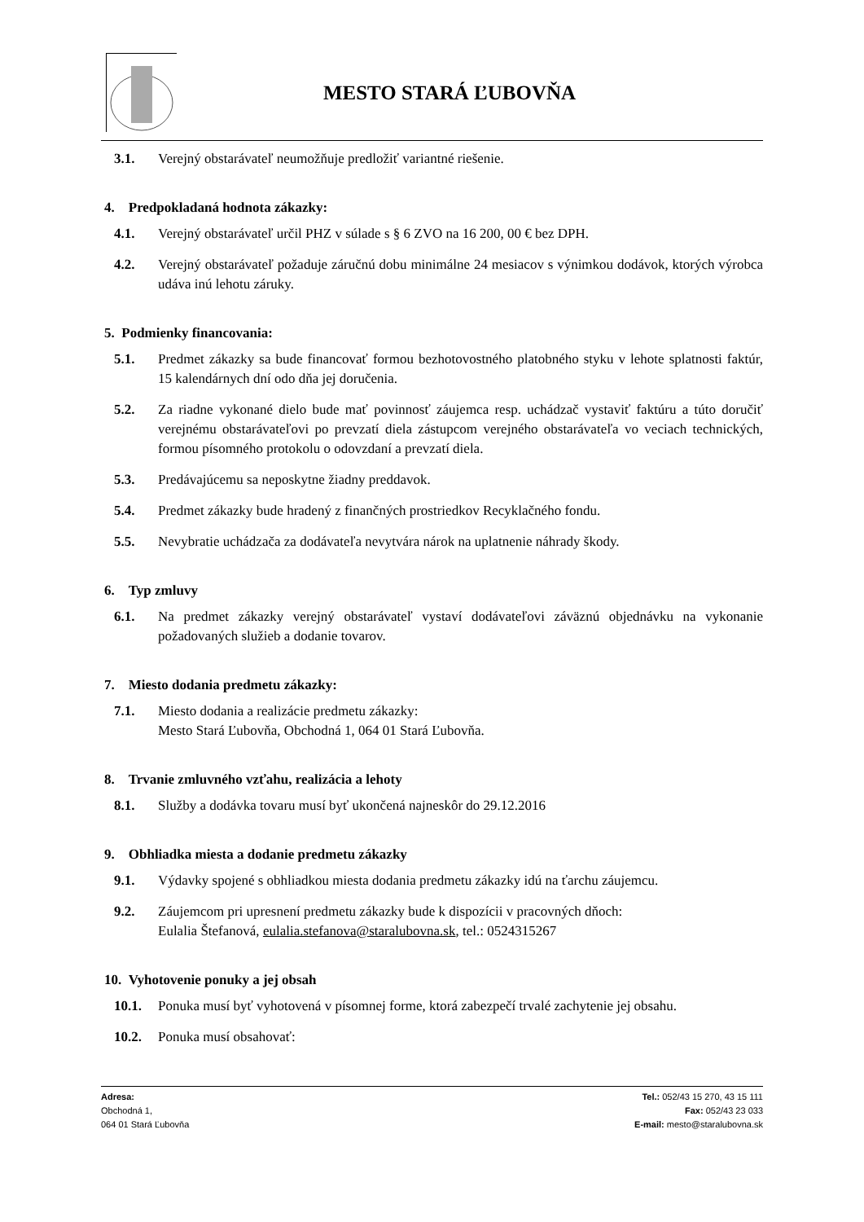MESTO STARÁ ĽUBOVŇA
3.1. Verejný obstarávateľ neumožňuje predložiť variantné riešenie.
4. Predpokladaná hodnota zákazky:
4.1. Verejný obstarávateľ určil PHZ v súlade s § 6 ZVO na 16 200, 00 € bez DPH.
4.2. Verejný obstarávateľ požaduje záručnú dobu minimálne 24 mesiacov s výnimkou dodávok, ktorých výrobca udáva inú lehotu záruky.
5. Podmienky financovania:
5.1. Predmet zákazky sa bude financovať formou bezhotovostného platobného styku v lehote splatnosti faktúr, 15 kalendárnych dní odo dňa jej doručenia.
5.2. Za riadne vykonané dielo bude mať povinnosť záujemca resp. uchádzač vystaviť faktúru a túto doručiť verejnému obstarávateľovi po prevzatí diela zástupcom verejného obstarávateľa vo veciach technických, formou písomného protokolu o odovzdaní a prevzatí diela.
5.3. Predávajúcemu sa neposkytne žiadny preddavok.
5.4. Predmet zákazky bude hradený z finančných prostriedkov Recyklačného fondu.
5.5. Nevybratie uchádzača za dodávateľa nevytvára nárok na uplatnenie náhrady škody.
6. Typ zmluvy
6.1. Na predmet zákazky verejný obstarávateľ vystaví dodávateľovi záväznú objednávku na vykonanie požadovaných služieb a dodanie tovarov.
7. Miesto dodania predmetu zákazky:
7.1. Miesto dodania a realizácie predmetu zákazky:
Mesto Stará Ľubovňa, Obchodná 1, 064 01 Stará Ľubovňa.
8. Trvanie zmluvného vzťahu, realizácia a lehoty
8.1. Služby a dodávka tovaru musí byť ukončená najneskôr do 29.12.2016
9. Obhliadka miesta a dodanie predmetu zákazky
9.1. Výdavky spojené s obhliadkou miesta dodania predmetu zákazky idú na ťarchu záujemcu.
9.2. Záujemcom pri upresnení predmetu zákazky bude k dispozícii v pracovných dňoch:
Eulalia Štefanová, eulalia.stefanova@staralubovna.sk, tel.: 0524315267
10. Vyhotovenie ponuky a jej obsah
10.1. Ponuka musí byť vyhotovená v písomnej forme, ktorá zabezpečí trvalé zachytenie jej obsahu.
10.2. Ponuka musí obsahovať:
Adresa:
Obchodná 1,
064 01 Stará Ľubovňa
Tel.: 052/43 15 270, 43 15 111
Fax: 052/43 23 033
E-mail: mesto@staralubovna.sk